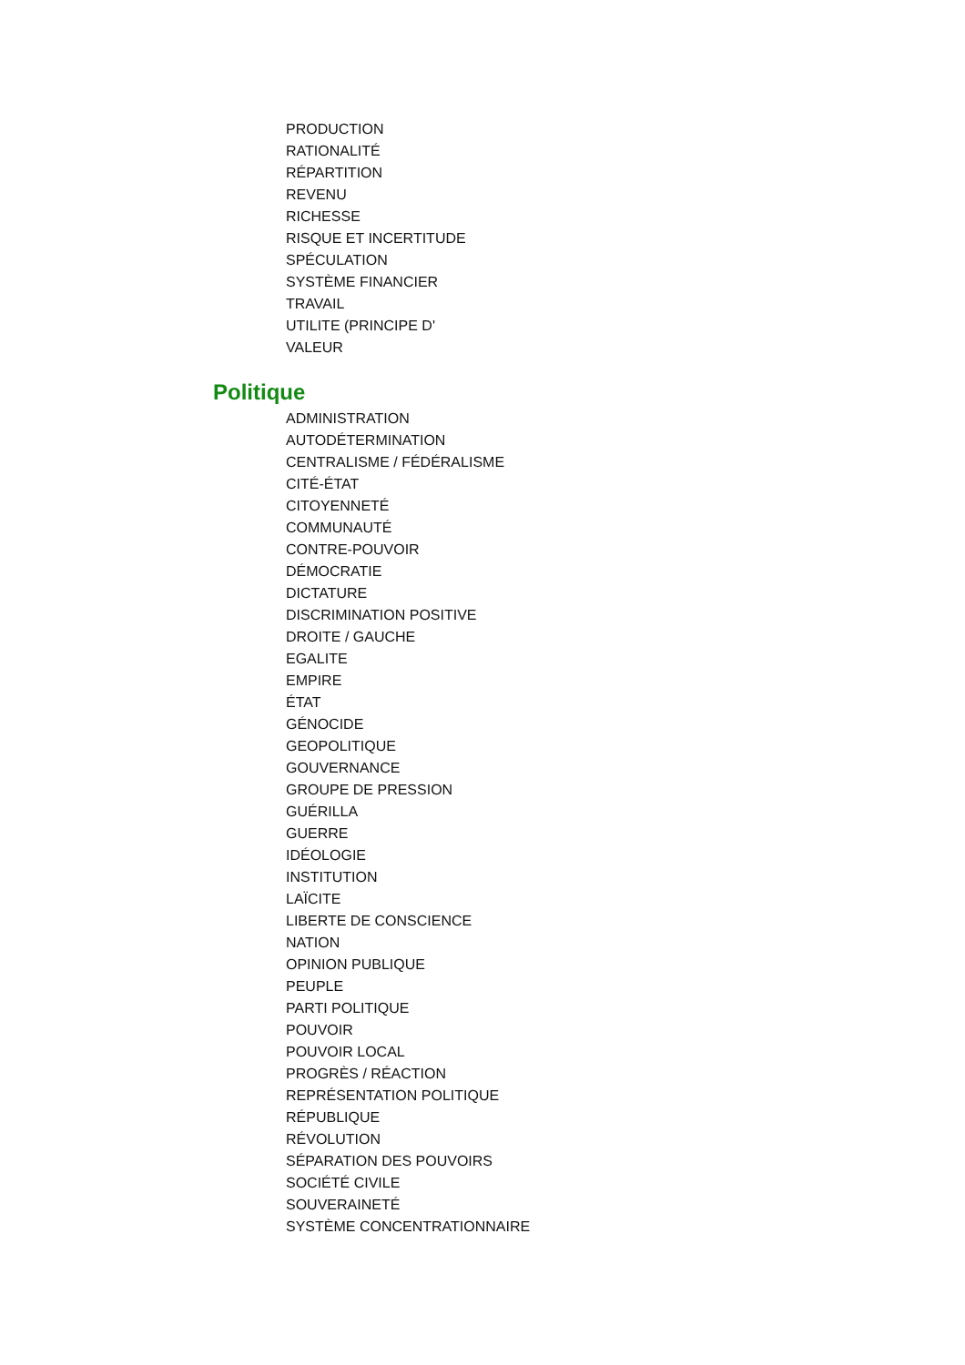PRODUCTION
RATIONALITÉ
RÉPARTITION
REVENU
RICHESSE
RISQUE ET INCERTITUDE
SPÉCULATION
SYSTÈME FINANCIER
TRAVAIL
UTILITE (PRINCIPE D'
VALEUR
Politique
ADMINISTRATION
AUTODÉTERMINATION
CENTRALISME / FÉDÉRALISME
CITÉ-ÉTAT
CITOYENNETÉ
COMMUNAUTÉ
CONTRE-POUVOIR
DÉMOCRATIE
DICTATURE
DISCRIMINATION POSITIVE
DROITE / GAUCHE
EGALITE
EMPIRE
ÉTAT
GÉNOCIDE
GEOPOLITIQUE
GOUVERNANCE
GROUPE DE PRESSION
GUÉRILLA
GUERRE
IDÉOLOGIE
INSTITUTION
LAÏCITE
LIBERTE DE CONSCIENCE
NATION
OPINION PUBLIQUE
PEUPLE
PARTI POLITIQUE
POUVOIR
POUVOIR LOCAL
PROGRÈS / RÉACTION
REPRÉSENTATION POLITIQUE
RÉPUBLIQUE
RÉVOLUTION
SÉPARATION DES POUVOIRS
SOCIÉTÉ CIVILE
SOUVERAINETÉ
SYSTÈME CONCENTRATIONNAIRE